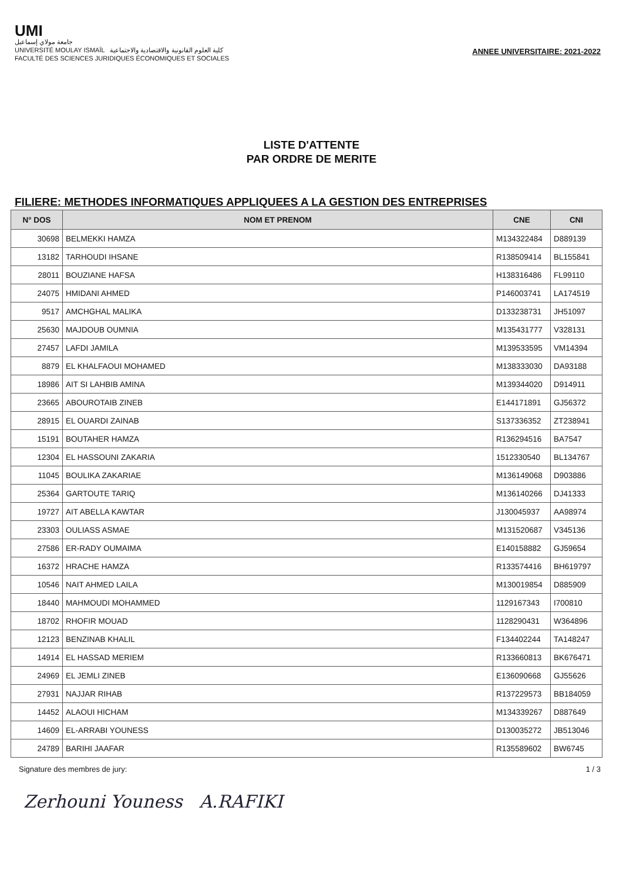UMI
جامعة مولاي إسماعيل
UNIVERSITÉ MOULAY ISMAÏL كلية العلوم القانونية والاقتصادية والاجتماعية
FACULTÉ DES SCIENCES JURIDIQUES ÉCONOMIQUES ET SOCIALES
ANNEE UNIVERSITAIRE: 2021-2022
LISTE D'ATTENTE
PAR ORDRE DE MERITE
FILIERE: METHODES INFORMATIQUES APPLIQUEES A LA GESTION DES ENTREPRISES
| N° DOS | NOM ET PRENOM | CNE | CNI |
| --- | --- | --- | --- |
| 30698 | BELMEKKI HAMZA | M134322484 | D889139 |
| 13182 | TARHOUDI IHSANE | R138509414 | BL155841 |
| 28011 | BOUZIANE HAFSA | H138316486 | FL99110 |
| 24075 | HMIDANI AHMED | P146003741 | LA174519 |
| 9517 | AMCHGHAL MALIKA | D133238731 | JH51097 |
| 25630 | MAJDOUB OUMNIA | M135431777 | V328131 |
| 27457 | LAFDI JAMILA | M139533595 | VM14394 |
| 8879 | EL KHALFAOUI MOHAMED | M138333030 | DA93188 |
| 18986 | AIT SI LAHBIB AMINA | M139344020 | D914911 |
| 23665 | ABOUROTAIB ZINEB | E144171891 | GJ56372 |
| 28915 | EL OUARDI ZAINAB | S137336352 | ZT238941 |
| 15191 | BOUTAHER HAMZA | R136294516 | BA7547 |
| 12304 | EL HASSOUNI ZAKARIA | 1512330540 | BL134767 |
| 11045 | BOULIKA ZAKARIAE | M136149068 | D903886 |
| 25364 | GARTOUTE TARIQ | M136140266 | DJ41333 |
| 19727 | AIT ABELLA KAWTAR | J130045937 | AA98974 |
| 23303 | OULIASS ASMAE | M131520687 | V345136 |
| 27586 | ER-RADY OUMAIMA | E140158882 | GJ59654 |
| 16372 | HRACHE HAMZA | R133574416 | BH619797 |
| 10546 | NAIT AHMED LAILA | M130019854 | D885909 |
| 18440 | MAHMOUDI MOHAMMED | 1129167343 | I700810 |
| 18702 | RHOFIR MOUAD | 1128290431 | W364896 |
| 12123 | BENZINAB KHALIL | F134402244 | TA148247 |
| 14914 | EL HASSAD MERIEM | R133660813 | BK676471 |
| 24969 | EL JEMLI ZINEB | E136090668 | GJ55626 |
| 27931 | NAJJAR RIHAB | R137229573 | BB184059 |
| 14452 | ALAOUI HICHAM | M134339267 | D887649 |
| 14609 | EL-ARRABI YOUNESS | D130035272 | JB513046 |
| 24789 | BARIHI JAAFAR | R135589602 | BW6745 |
Signature des membres de jury: 1 / 3
Zerhouni Youness A.RAFIKI